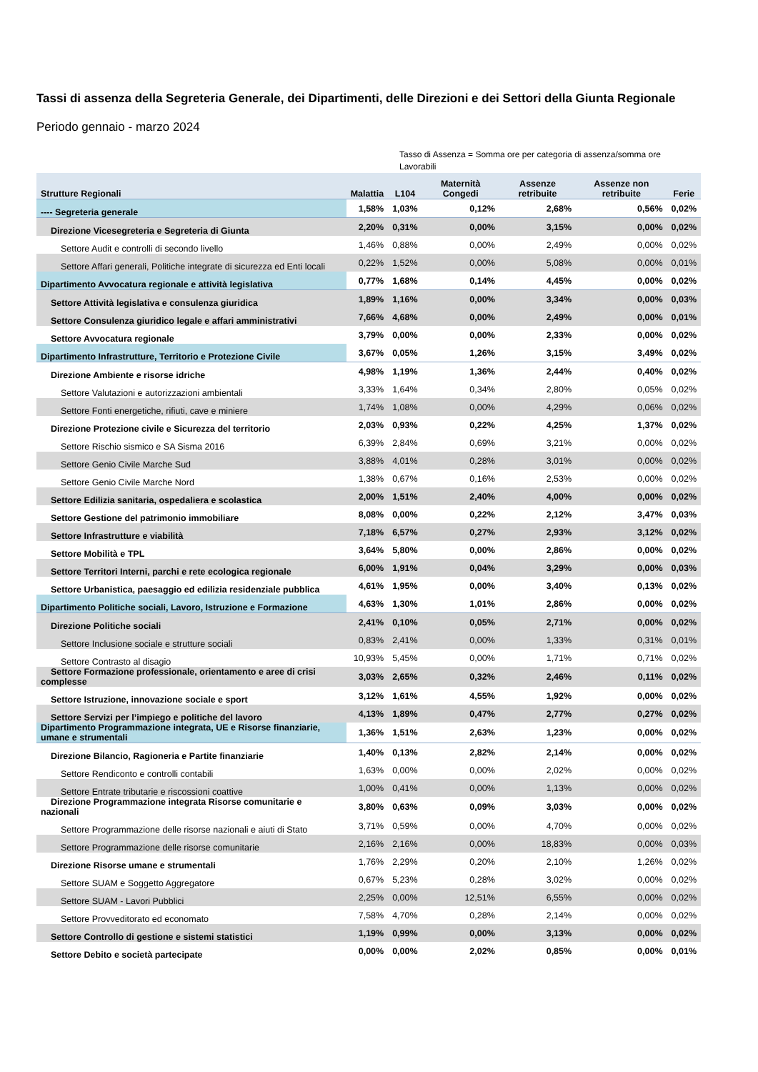Tassi di assenza della Segreteria Generale, dei Dipartimenti, delle Direzioni e dei Settori della Giunta Regionale
Periodo gennaio - marzo 2024
Tasso di Assenza = Somma ore per categoria di assenza/somma ore Lavorabili
| Strutture Regionali | Malattia | L104 | Maternità Congedi | Assenze retribuite | Assenze non retribuite | Ferie |
| --- | --- | --- | --- | --- | --- | --- |
| ---- Segreteria generale | 1,58% | 1,03% | 0,12% | 2,68% | 0,56% | 0,02% |
| Direzione Vicesegreteria e Segreteria di Giunta | 2,20% | 0,31% | 0,00% | 3,15% | 0,00% | 0,02% |
| Settore Audit e controlli di secondo livello | 1,46% | 0,88% | 0,00% | 2,49% | 0,00% | 0,02% |
| Settore Affari generali, Politiche integrate di sicurezza ed Enti locali | 0,22% | 1,52% | 0,00% | 5,08% | 0,00% | 0,01% |
| Dipartimento Avvocatura regionale e attività legislativa | 0,77% | 1,68% | 0,14% | 4,45% | 0,00% | 0,02% |
| Settore Attività legislativa e consulenza giuridica | 1,89% | 1,16% | 0,00% | 3,34% | 0,00% | 0,03% |
| Settore Consulenza giuridico legale e affari amministrativi | 7,66% | 4,68% | 0,00% | 2,49% | 0,00% | 0,01% |
| Settore Avvocatura regionale | 3,79% | 0,00% | 0,00% | 2,33% | 0,00% | 0,02% |
| Dipartimento Infrastrutture, Territorio e Protezione Civile | 3,67% | 0,05% | 1,26% | 3,15% | 3,49% | 0,02% |
| Direzione Ambiente e risorse idriche | 4,98% | 1,19% | 1,36% | 2,44% | 0,40% | 0,02% |
| Settore Valutazioni e autorizzazioni ambientali | 3,33% | 1,64% | 0,34% | 2,80% | 0,05% | 0,02% |
| Settore Fonti energetiche, rifiuti, cave e miniere | 1,74% | 1,08% | 0,00% | 4,29% | 0,06% | 0,02% |
| Direzione Protezione civile e Sicurezza del territorio | 2,03% | 0,93% | 0,22% | 4,25% | 1,37% | 0,02% |
| Settore Rischio sismico e SA Sisma 2016 | 6,39% | 2,84% | 0,69% | 3,21% | 0,00% | 0,02% |
| Settore Genio Civile Marche Sud | 3,88% | 4,01% | 0,28% | 3,01% | 0,00% | 0,02% |
| Settore Genio Civile Marche Nord | 1,38% | 0,67% | 0,16% | 2,53% | 0,00% | 0,02% |
| Settore Edilizia sanitaria, ospedaliera e scolastica | 2,00% | 1,51% | 2,40% | 4,00% | 0,00% | 0,02% |
| Settore Gestione del patrimonio immobiliare | 8,08% | 0,00% | 0,22% | 2,12% | 3,47% | 0,03% |
| Settore Infrastrutture e viabilità | 7,18% | 6,57% | 0,27% | 2,93% | 3,12% | 0,02% |
| Settore Mobilità e TPL | 3,64% | 5,80% | 0,00% | 2,86% | 0,00% | 0,02% |
| Settore Territori Interni, parchi e rete ecologica regionale | 6,00% | 1,91% | 0,04% | 3,29% | 0,00% | 0,03% |
| Settore Urbanistica, paesaggio ed edilizia residenziale pubblica | 4,61% | 1,95% | 0,00% | 3,40% | 0,13% | 0,02% |
| Dipartimento Politiche sociali, Lavoro, Istruzione e Formazione | 4,63% | 1,30% | 1,01% | 2,86% | 0,00% | 0,02% |
| Direzione Politiche sociali | 2,41% | 0,10% | 0,05% | 2,71% | 0,00% | 0,02% |
| Settore Inclusione sociale e strutture sociali | 0,83% | 2,41% | 0,00% | 1,33% | 0,31% | 0,01% |
| Settore Contrasto al disagio | 10,93% | 5,45% | 0,00% | 1,71% | 0,71% | 0,02% |
| Settore Formazione professionale, orientamento e aree di crisi complesse | 3,03% | 2,65% | 0,32% | 2,46% | 0,11% | 0,02% |
| Settore Istruzione, innovazione sociale e sport | 3,12% | 1,61% | 4,55% | 1,92% | 0,00% | 0,02% |
| Settore Servizi per l’impiego e politiche del lavoro | 4,13% | 1,89% | 0,47% | 2,77% | 0,27% | 0,02% |
| Dipartimento Programmazione integrata, UE e Risorse finanziarie, umane e strumentali | 1,36% | 1,51% | 2,63% | 1,23% | 0,00% | 0,02% |
| Direzione Bilancio, Ragioneria e Partite finanziarie | 1,40% | 0,13% | 2,82% | 2,14% | 0,00% | 0,02% |
| Settore Rendiconto e controlli contabili | 1,63% | 0,00% | 0,00% | 2,02% | 0,00% | 0,02% |
| Settore Entrate tributarie e riscossioni coattive | 1,00% | 0,41% | 0,00% | 1,13% | 0,00% | 0,02% |
| Direzione Programmazione integrata Risorse comunitarie e nazionali | 3,80% | 0,63% | 0,09% | 3,03% | 0,00% | 0,02% |
| Settore Programmazione delle risorse nazionali e aiuti di Stato | 3,71% | 0,59% | 0,00% | 4,70% | 0,00% | 0,02% |
| Settore Programmazione delle risorse comunitarie | 2,16% | 2,16% | 0,00% | 18,83% | 0,00% | 0,03% |
| Direzione Risorse umane e strumentali | 1,76% | 2,29% | 0,20% | 2,10% | 1,26% | 0,02% |
| Settore SUAM e Soggetto Aggregatore | 0,67% | 5,23% | 0,28% | 3,02% | 0,00% | 0,02% |
| Settore SUAM - Lavori Pubblici | 2,25% | 0,00% | 12,51% | 6,55% | 0,00% | 0,02% |
| Settore Provveditorato ed economato | 7,58% | 4,70% | 0,28% | 2,14% | 0,00% | 0,02% |
| Settore Controllo di gestione e sistemi statistici | 1,19% | 0,99% | 0,00% | 3,13% | 0,00% | 0,02% |
| Settore Debito e società partecipate | 0,00% | 0,00% | 2,02% | 0,85% | 0,00% | 0,01% |